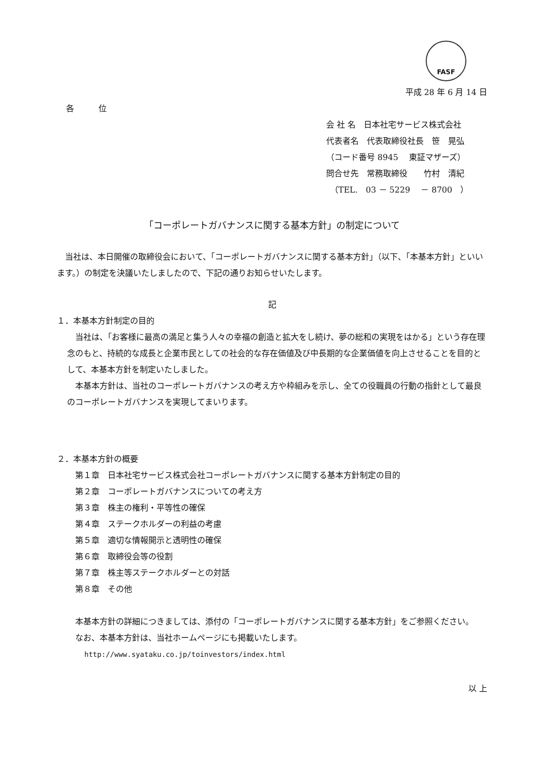FASF
平成 28 年 6 月 14 日
各　　　位
会 社 名　日本社宅サービス株式会社
代表者名　代表取締役社長　笹　晃弘
（コード番号 8945　 東証マザーズ）
問合せ先　常務取締役　　竹村　清紀
　（TEL.　03 － 5229　 － 8700　）
「コーポレートガバナンスに関する基本方針」の制定について
　当社は、本日開催の取締役会において、「コーポレートガバナンスに関する基本方針」（以下、「本基本方針」といいます。）の制定を決議いたしましたので、下記の通りお知らせいたします。
記
１．本基本方針制定の目的
　当社は、「お客様に最高の満足と集う人々の幸福の創造と拡大をし続け、夢の総和の実現をはかる」という存在理念のもと、持続的な成長と企業市民としての社会的な存在価値及び中長期的な企業価値を向上させることを目的として、本基本方針を制定いたしました。
　本基本方針は、当社のコーポレートガバナンスの考え方や枠組みを示し、全ての役職員の行動の指針として最良のコーポレートガバナンスを実現してまいります。
２．本基本方針の概要
第１章　日本社宅サービス株式会社コーポレートガバナンスに関する基本方針制定の目的
第２章　コーポレートガバナンスについての考え方
第３章　株主の権利・平等性の確保
第４章　ステークホルダーの利益の考慮
第５章　適切な情報開示と透明性の確保
第６章　取締役会等の役割
第７章　株主等ステークホルダーとの対話
第８章　その他
　本基本方針の詳細につきましては、添付の「コーポレートガバナンスに関する基本方針」をご参照ください。
　なお、本基本方針は、当社ホームページにも掲載いたします。
http://www.syataku.co.jp/toinvestors/index.html
以 上